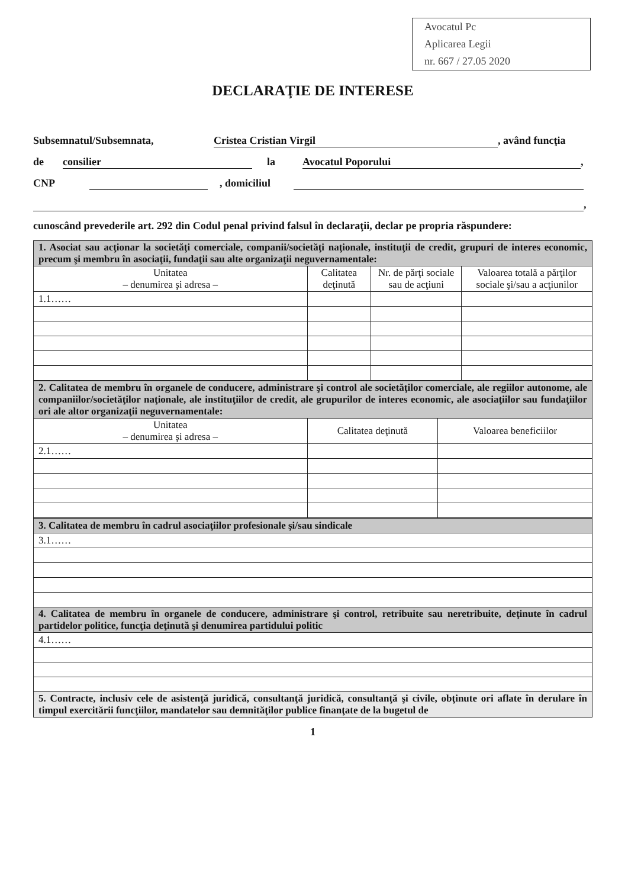Avocatul Pc
Aplicarea Legii
nr. 667 / 27.05 2020
DECLARAŢIE DE INTERESE
Subsemnatul/Subsemnata, Cristea Cristian Virgil, având funcţia
de consilier la Avocatul Poporului,
CNP , domiciliul
,
cunoscând prevederile art. 292 din Codul penal privind falsul în declaraţii, declar pe propria răspundere:
| 1. Asociat sau acţionar la societăţi comerciale, companii/societăţi naţionale, instituţii de credit, grupuri de interes economic, precum şi membru în asociaţii, fundaţii sau alte organizaţii neguvernamentale: | | | |
| Unitatea – denumirea şi adresa – | Calitatea deţinută | Nr. de părţi sociale sau de acţiuni | Valoarea totală a părţilor sociale şi/sau a acţiunilor |
| 1.1…… | | | |
| 2. Calitatea de membru în organele de conducere, administrare şi control ale societăţilor comerciale, ale regiilor autonome, ale companiilor/societăţilor naţionale, ale instituţiilor de credit, ale grupurilor de interes economic, ale asociaţiilor sau fundaţiilor ori ale altor organizaţii neguvernamentale: | | |
| Unitatea – denumirea şi adresa – | Calitatea deţinută | Valoarea beneficiilor |
| 2.1…… | | |
| 3. Calitatea de membru în cadrul asociaţiilor profesionale şi/sau sindicale |
| 3.1…… |
| 4. Calitatea de membru în organele de conducere, administrare şi control, retribuite sau neretribuite, deţinute în cadrul partidelor politice, funcţia deţinută şi denumirea partidului politic |
| 4.1…… |
| 5. Contracte, inclusiv cele de asistenţă juridică, consultanţă juridică, consultanţă şi civile, obţinute ori aflate în derulare în timpul exercitării funcţiilor, mandatelor sau demnităţilor publice finanţate de la bugetul de |
1